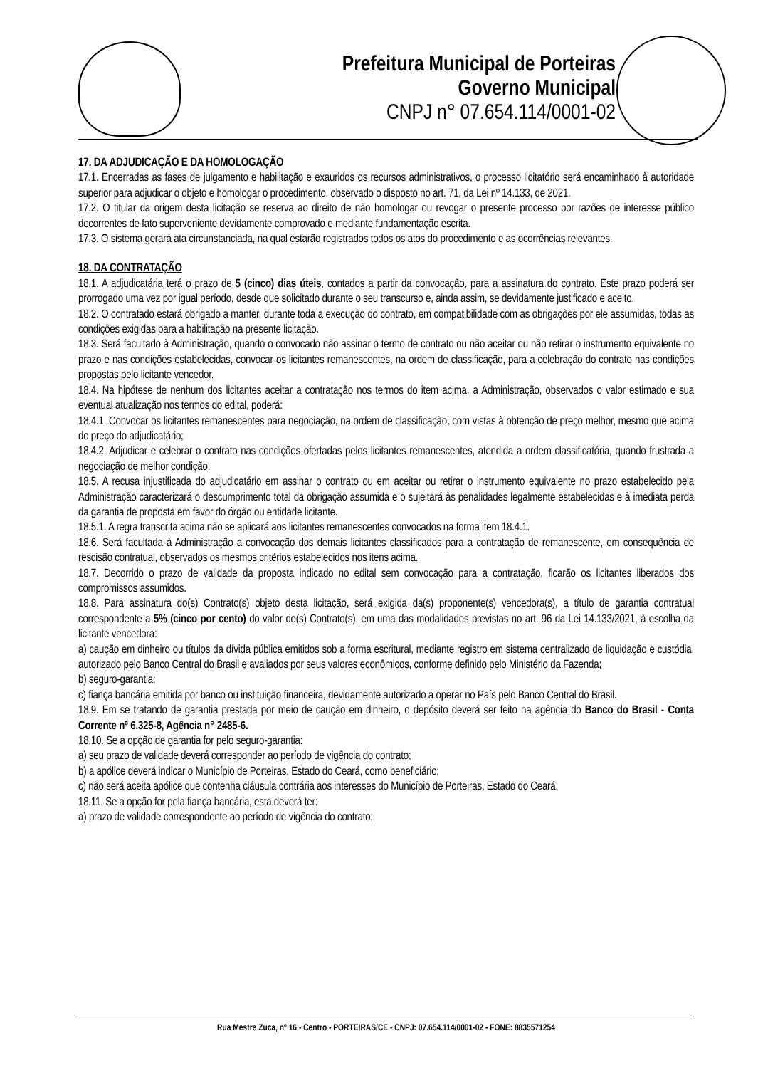Prefeitura Municipal de Porteiras
Governo Municipal
CNPJ n° 07.654.114/0001-02
17. DA ADJUDICAÇÃO E DA HOMOLOGAÇÃO
17.1. Encerradas as fases de julgamento e habilitação e exauridos os recursos administrativos, o processo licitatório será encaminhado à autoridade superior para adjudicar o objeto e homologar o procedimento, observado o disposto no art. 71, da Lei nº 14.133, de 2021.
17.2. O titular da origem desta licitação se reserva ao direito de não homologar ou revogar o presente processo por razões de interesse público decorrentes de fato superveniente devidamente comprovado e mediante fundamentação escrita.
17.3. O sistema gerará ata circunstanciada, na qual estarão registrados todos os atos do procedimento e as ocorrências relevantes.
18. DA CONTRATAÇÃO
18.1. A adjudicatária terá o prazo de 5 (cinco) dias úteis, contados a partir da convocação, para a assinatura do contrato. Este prazo poderá ser prorrogado uma vez por igual período, desde que solicitado durante o seu transcurso e, ainda assim, se devidamente justificado e aceito.
18.2. O contratado estará obrigado a manter, durante toda a execução do contrato, em compatibilidade com as obrigações por ele assumidas, todas as condições exigidas para a habilitação na presente licitação.
18.3. Será facultado à Administração, quando o convocado não assinar o termo de contrato ou não aceitar ou não retirar o instrumento equivalente no prazo e nas condições estabelecidas, convocar os licitantes remanescentes, na ordem de classificação, para a celebração do contrato nas condições propostas pelo licitante vencedor.
18.4. Na hipótese de nenhum dos licitantes aceitar a contratação nos termos do item acima, a Administração, observados o valor estimado e sua eventual atualização nos termos do edital, poderá:
18.4.1. Convocar os licitantes remanescentes para negociação, na ordem de classificação, com vistas à obtenção de preço melhor, mesmo que acima do preço do adjudicatário;
18.4.2. Adjudicar e celebrar o contrato nas condições ofertadas pelos licitantes remanescentes, atendida a ordem classificatória, quando frustrada a negociação de melhor condição.
18.5. A recusa injustificada do adjudicatário em assinar o contrato ou em aceitar ou retirar o instrumento equivalente no prazo estabelecido pela Administração caracterizará o descumprimento total da obrigação assumida e o sujeitará às penalidades legalmente estabelecidas e à imediata perda da garantia de proposta em favor do órgão ou entidade licitante.
18.5.1. A regra transcrita acima não se aplicará aos licitantes remanescentes convocados na forma item 18.4.1.
18.6. Será facultada à Administração a convocação dos demais licitantes classificados para a contratação de remanescente, em consequência de rescisão contratual, observados os mesmos critérios estabelecidos nos itens acima.
18.7. Decorrido o prazo de validade da proposta indicado no edital sem convocação para a contratação, ficarão os licitantes liberados dos compromissos assumidos.
18.8. Para assinatura do(s) Contrato(s) objeto desta licitação, será exigida da(s) proponente(s) vencedora(s), a título de garantia contratual correspondente a 5% (cinco por cento) do valor do(s) Contrato(s), em uma das modalidades previstas no art. 96 da Lei 14.133/2021, à escolha da licitante vencedora:
a) caução em dinheiro ou títulos da dívida pública emitidos sob a forma escritural, mediante registro em sistema centralizado de liquidação e custódia, autorizado pelo Banco Central do Brasil e avaliados por seus valores econômicos, conforme definido pelo Ministério da Fazenda;
b) seguro-garantia;
c) fiança bancária emitida por banco ou instituição financeira, devidamente autorizado a operar no País pelo Banco Central do Brasil.
18.9. Em se tratando de garantia prestada por meio de caução em dinheiro, o depósito deverá ser feito na agência do Banco do Brasil - Conta Corrente nº 6.325-8, Agência n° 2485-6.
18.10. Se a opção de garantia for pelo seguro-garantia:
a) seu prazo de validade deverá corresponder ao período de vigência do contrato;
b) a apólice deverá indicar o Município de Porteiras, Estado do Ceará, como beneficiário;
c) não será aceita apólice que contenha cláusula contrária aos interesses do Município de Porteiras, Estado do Ceará.
18.11. Se a opção for pela fiança bancária, esta deverá ter:
a) prazo de validade correspondente ao período de vigência do contrato;
Rua Mestre Zuca, nº 16 - Centro - PORTEIRAS/CE - CNPJ: 07.654.114/0001-02 - FONE: 8835571254